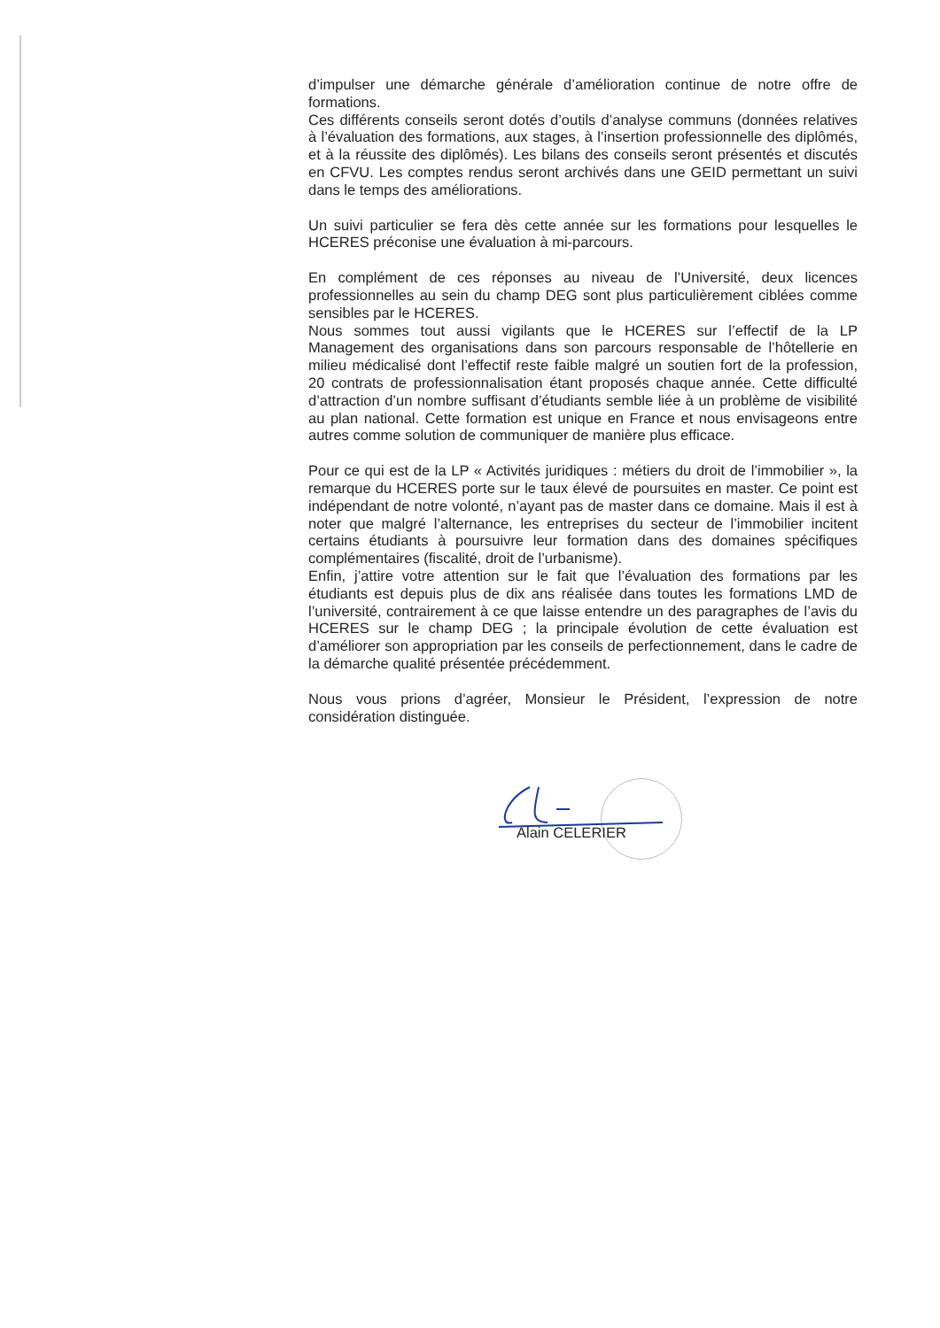d’impulser une démarche générale d’amélioration continue de notre offre de formations.
Ces différents conseils seront dotés d’outils d’analyse communs (données relatives à l’évaluation des formations, aux stages, à l’insertion professionnelle des diplômés, et à la réussite des diplômés). Les bilans des conseils seront présentés et discutés en CFVU. Les comptes rendus seront archivés dans une GEID permettant un suivi dans le temps des améliorations.
Un suivi particulier se fera dès cette année sur les formations pour lesquelles le HCERES préconise une évaluation à mi-parcours.
En complément de ces réponses au niveau de l’Université, deux licences professionnelles au sein du champ DEG sont plus particulièrement ciblées comme sensibles par le HCERES.
Nous sommes tout aussi vigilants que le HCERES sur l’effectif de la LP Management des organisations dans son parcours responsable de l’hôtellerie en milieu médicalisé dont l’effectif reste faible malgré un soutien fort de la profession, 20 contrats de professionnalisation étant proposés chaque année. Cette difficulté d’attraction d’un nombre suffisant d’étudiants semble liée à un problème de visibilité au plan national. Cette formation est unique en France et nous envisageons entre autres comme solution de communiquer de manière plus efficace.
Pour ce qui est de la LP « Activités juridiques : métiers du droit de l’immobilier », la remarque du HCERES porte sur le taux élevé de poursuites en master. Ce point est indépendant de notre volonté, n’ayant pas de master dans ce domaine. Mais il est à noter que malgré l’alternance, les entreprises du secteur de l’immobilier incitent certains étudiants à poursuivre leur formation dans des domaines spécifiques complémentaires (fiscalité, droit de l’urbanisme).
Enfin, j’attire votre attention sur le fait que l’évaluation des formations par les étudiants est depuis plus de dix ans réalisée dans toutes les formations LMD de l’université, contrairement à ce que laisse entendre un des paragraphes de l’avis du HCERES sur le champ DEG ; la principale évolution de cette évaluation est d’améliorer son appropriation par les conseils de perfectionnement, dans le cadre de la démarche qualité présentée précédemment.
Nous vous prions d’agréer, Monsieur le Président, l’expression de notre considération distinguée.
Alain CELERIER